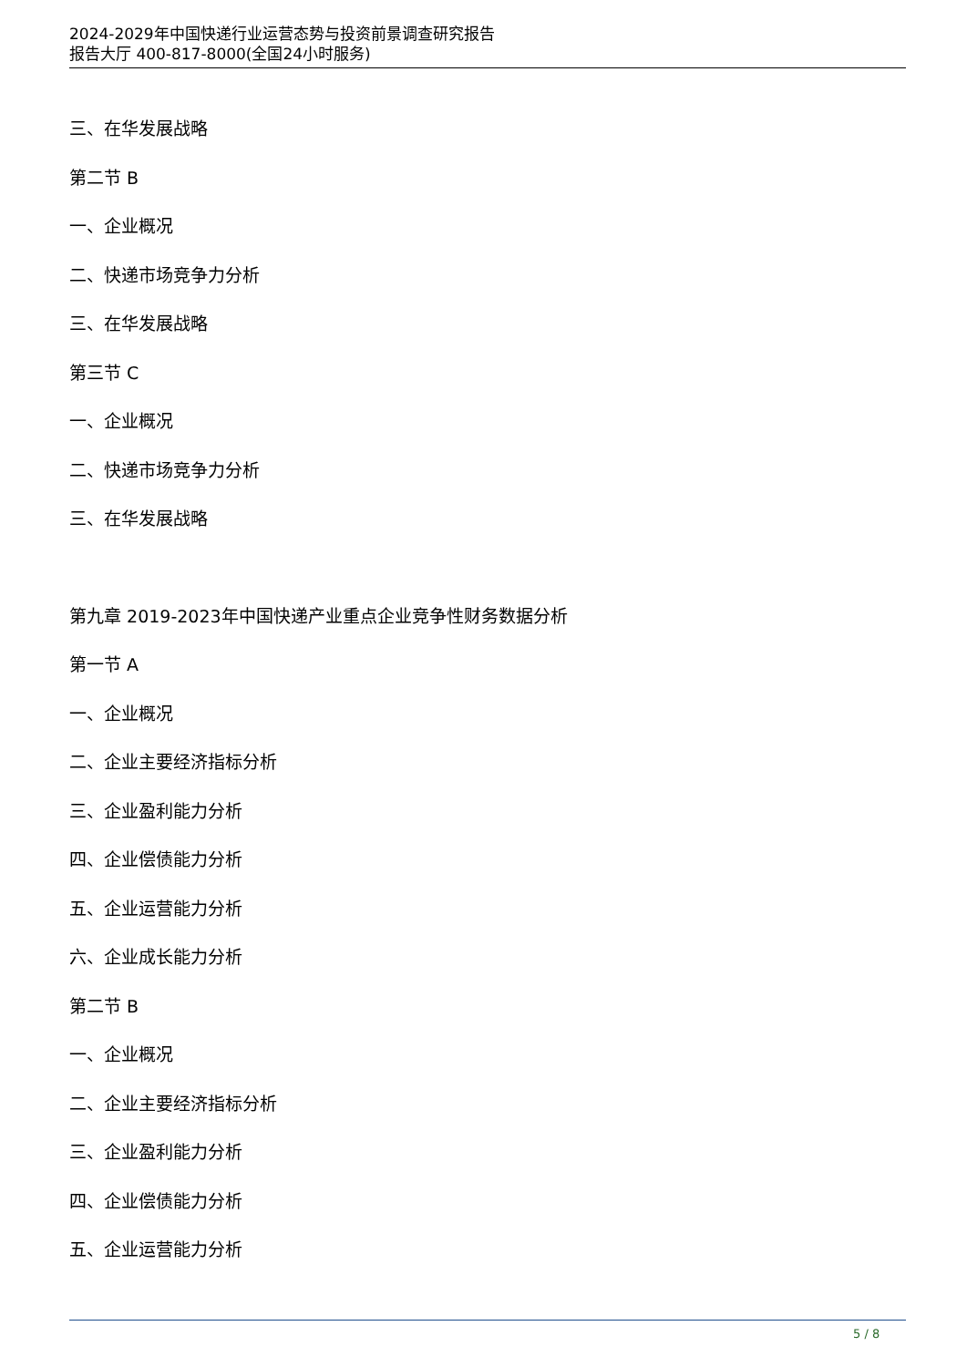2024-2029年中国快递行业运营态势与投资前景调查研究报告
报告大厅 400-817-8000(全国24小时服务)
三、在华发展战略
第二节 B
一、企业概况
二、快递市场竞争力分析
三、在华发展战略
第三节 C
一、企业概况
二、快递市场竞争力分析
三、在华发展战略
第九章 2019-2023年中国快递产业重点企业竞争性财务数据分析
第一节 A
一、企业概况
二、企业主要经济指标分析
三、企业盈利能力分析
四、企业偿债能力分析
五、企业运营能力分析
六、企业成长能力分析
第二节 B
一、企业概况
二、企业主要经济指标分析
三、企业盈利能力分析
四、企业偿债能力分析
五、企业运营能力分析
5 / 8